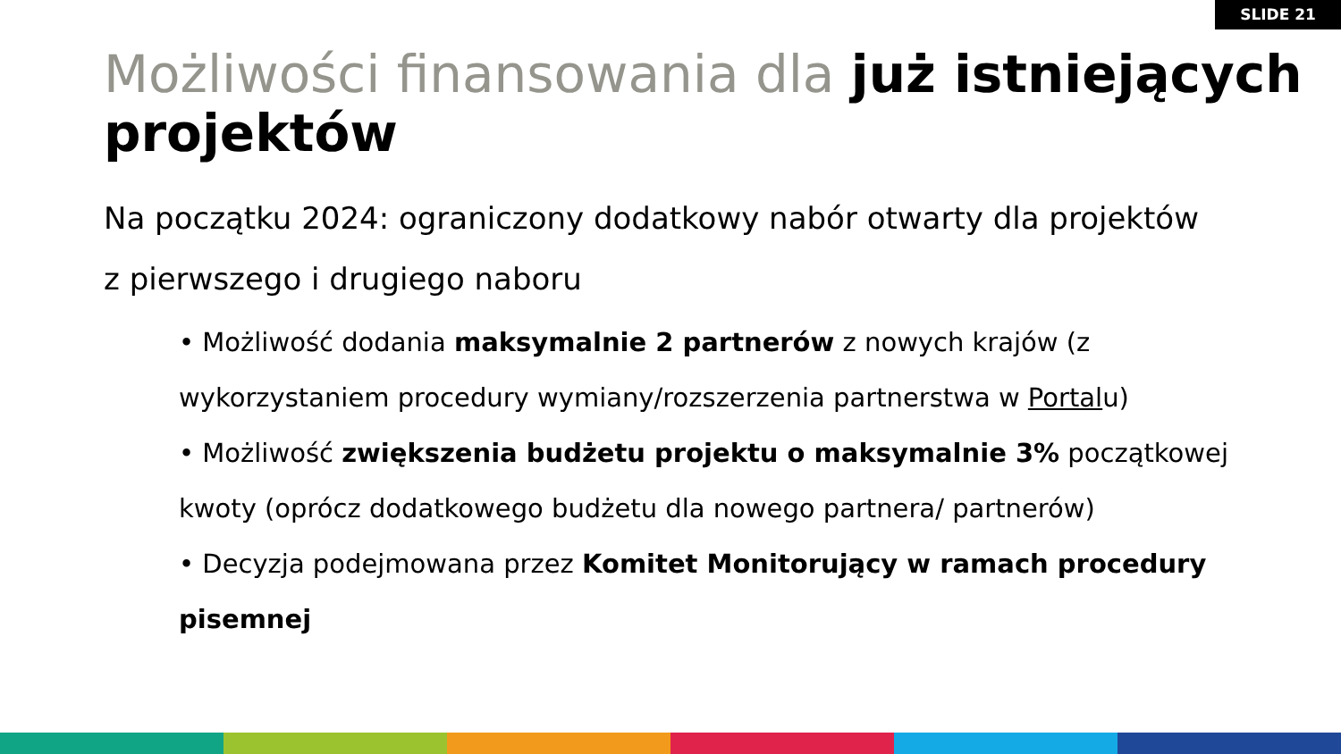SLIDE 21
Możliwości finansowania dla już istniejących projektów
Na początku 2024: ograniczony dodatkowy nabór otwarty dla projektów z pierwszego i drugiego naboru
• Możliwość dodania maksymalnie 2 partnerów z nowych krajów (z wykorzystaniem procedury wymiany/rozszerzenia partnerstwa w Portalu)
• Możliwość zwiększenia budżetu projektu o maksymalnie 3% początkowej kwoty (oprócz dodatkowego budżetu dla nowego partnera/ partnerów)
• Decyzja podejmowana przez Komitet Monitorujący w ramach procedury pisemnej